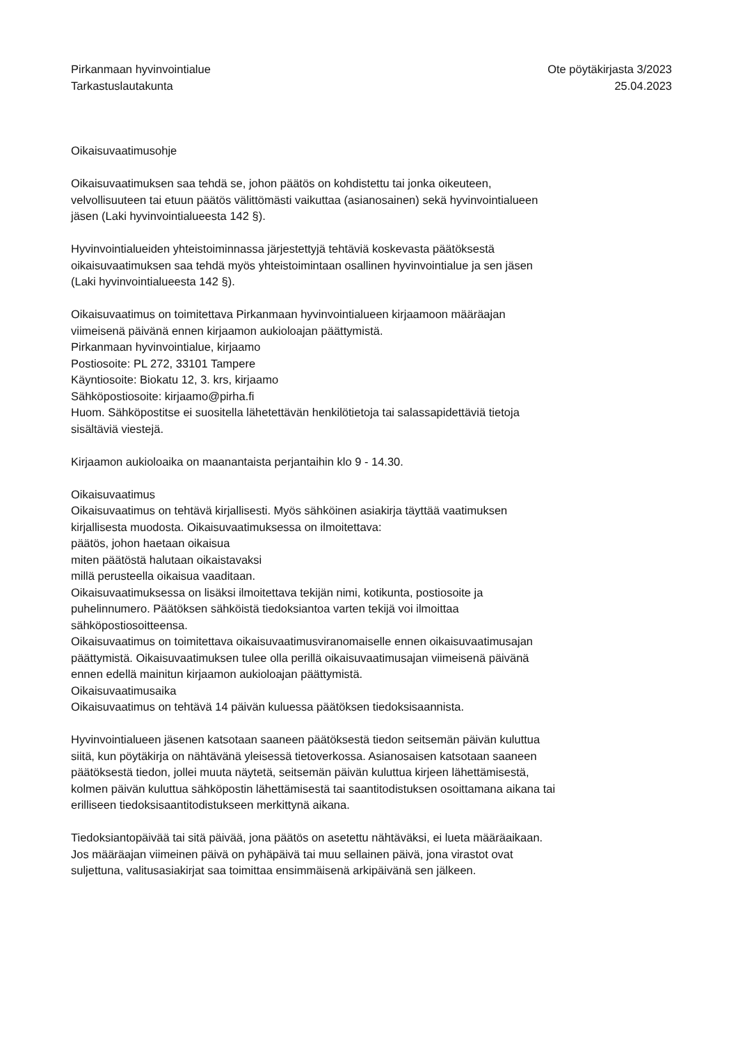Pirkanmaan hyvinvointialue
Tarkastuslautakunta
Ote pöytäkirjasta 3/2023
25.04.2023
Oikaisuvaatimusohje
Oikaisuvaatimuksen saa tehdä se, johon päätös on kohdistettu tai jonka oikeuteen, velvollisuuteen tai etuun päätös välittömästi vaikuttaa (asianosainen) sekä hyvinvointialueen jäsen (Laki hyvinvointialueesta 142 §).
Hyvinvointialueiden yhteistoiminnassa järjestettyjä tehtäviä koskevasta päätöksestä oikaisuvaatimuksen saa tehdä myös yhteistoimintaan osallinen hyvinvointialue ja sen jäsen (Laki hyvinvointialueesta 142 §).
Oikaisuvaatimus on toimitettava Pirkanmaan hyvinvointialueen kirjaamoon määräajan viimeisenä päivänä ennen kirjaamon aukioloajan päättymistä.
Pirkanmaan hyvinvointialue, kirjaamo
Postiosoite: PL 272, 33101 Tampere
Käyntiosoite: Biokatu 12, 3. krs, kirjaamo
Sähköpostiosoite: kirjaamo@pirha.fi
Huom. Sähköpostitse ei suositella lähetettävän henkilötietoja tai salassapidettäviä tietoja sisältäviä viestejä.
Kirjaamon aukioloaika on maanantaista perjantaihin klo 9 - 14.30.
Oikaisuvaatimus
Oikaisuvaatimus on tehtävä kirjallisesti. Myös sähköinen asiakirja täyttää vaatimuksen kirjallisesta muodosta. Oikaisuvaatimuksessa on ilmoitettava:
päätös, johon haetaan oikaisua
miten päätöstä halutaan oikaistavaksi
millä perusteella oikaisua vaaditaan.
Oikaisuvaatimuksessa on lisäksi ilmoitettava tekijän nimi, kotikunta, postiosoite ja puhelinnumero. Päätöksen sähköistä tiedoksiantoa varten tekijä voi ilmoittaa sähköpostiosoitteensa.
Oikaisuvaatimus on toimitettava oikaisuvaatimusviranomaiselle ennen oikaisuvaatimusajan päättymistä. Oikaisuvaatimuksen tulee olla perillä oikaisuvaatimusajan viimeisenä päivänä ennen edellä mainitun kirjaamon aukioloajan päättymistä.
Oikaisuvaatimusaika
Oikaisuvaatimus on tehtävä 14 päivän kuluessa päätöksen tiedoksisaannista.
Hyvinvointialueen jäsenen katsotaan saaneen päätöksestä tiedon seitsemän päivän kuluttua siitä, kun pöytäkirja on nähtävänä yleisessä tietoverkossa. Asianosaisen katsotaan saaneen päätöksestä tiedon, jollei muuta näytetä, seitsemän päivän kuluttua kirjeen lähettämisestä, kolmen päivän kuluttua sähköpostin lähettämisestä tai saantitodistuksen osoittamana aikana tai erilliseen tiedoksisaantitodistukseen merkittynä aikana.
Tiedoksiantopäivää tai sitä päivää, jona päätös on asetettu nähtäväksi, ei lueta määräaikaan. Jos määräajan viimeinen päivä on pyhäpäivä tai muu sellainen päivä, jona virastot ovat suljettuna, valitusasiakirjat saa toimittaa ensimmäisenä arkipäivänä sen jälkeen.